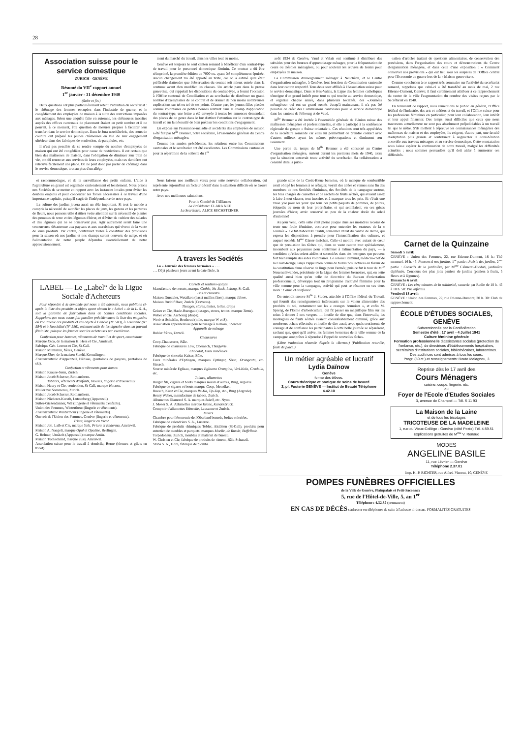28
Association suisse pour le service domestique
ZURICH - GENÈVE
Résumé du VII<sup>e</sup> rapport annuel
1<sup>er</sup> janvier - 31 décembre 1940
(Suite et fin.)
Deux questions ont plus particulièrement retenu l'attention du secrétariat : le chômage des femmes occupées dans l'industrie de guerre, et le congédiement des employées de maison à la suite des restrictions imposées aux ménages. Selon une enquête faite en automne, les chômeuses inscrites auprès des offices cantonaux de placement étaient en petit nombre et il ne pouvait, à ce moment, être question de mesures propres à faciliter leur transfert dans le service domestique. Dans le Jura neuchâtelois, des cours de couture ont préparé les jeunes chômeuses en vue de leur engagement ultérieur dans des fabriques de confection, de parapluies, etc.
Il n'est pas possible de se rendre compte du nombre d'employées de maison qui ont été congédiées pour cause de restrictions. Il est certain que bien des maîtresses de maison, dans l'obligation de diminuer leur train de vie, ont dû renoncer aux services de leurs employées, mais ces dernières ont retrouvé facilement une place. On ne peut donc pas parler de chômage dans le service domestique, tout au plus d'un allége-
ment du marché du travail, dans les villes tout au moins.
Genève est toujours le seul canton romand à bénéficier d'un contrat-type de travail pour le personnel domestique féminin. Ce contrat a dû être réimprimé, la première édition de 7000 ex. ayant été complètement épuisée. Aucun changement n'a été apporté au texte, car on a estimé qu'il était préférable d'attendre que l'observation du contrat soit mieux entrée dans la coutume avant d'en modifier les clauses. Un article paru dans la presse genevoise, qui rappelait les dispositions du contrat-type, a fourni l'occasion à l'Office cantonal de Conciliation et au secrétariat de distribuer un grand nombre d'exemplaires de ce contrat et de donner de non moins nombreuses explications sur tel ou tel de ses points. D'autre part, les jeunes filles placées comme volontaires ou petites bonnes rentrant dans le champ d'application du contrat-type, une lettre a été envoyée à toutes les annonces demandant des places de ce genre dans le but d'attirer l'attention sur le contrat-type de travail et sur la nécessité de bien préciser les conditions d'engagement.
Un exposé sur l'assurance-maladie et accidents des employées de maison a été fait par M<sup>lle</sup> Brenner, notre secrétaire, à l'assemblée générale du Centre d'organisation ménagère.
Comme les années précédentes, les relations entre les Commissions cantonales et le secrétariat ont été excellentes. Les Commissions cantonales pour la répartition de la collecte du 1<sup>er</sup>
août 1934 de Genève, Vaud et Valais ont continué à distribuer des subsides pour des bourses d'apprentissage ménager, pour la fréquentation de cours ou d'écoles ménagères, ou pour soutenir les œuvres de loisirs pour employées de maison.
La Commission d'enseignement ménager à Neuchâtel, et le Centre d'organisation ménagère, à Genève, font fonction de Commission cantonale dans leur canton respectif. Tous deux sont affiliés à l'Association suisse pour le service domestique. Dans le Bas-Valais, la Ligue des femmes catholiques témoigne d'un grand intérêt pour tout ce qui touche au service domestique, et organise chaque année, dans plusieurs localités, des «Journées ménagères» qui ont un grand succès. Jusqu'à maintenant, il n'a pas été possible de créer des Commissions cantonales pour le service domestique dans les cantons de Fribourg et de Vaud.
M<sup>lle</sup> Brenner a été invitée à l'assemblée générale de l'Union suisse des maîtresses ménagères et professionnelles, et elle a participé à la conférence régionale du groupe « Suisse orientale ». Ces réunions sont très appréciées de la secrétaire romande car elles lui permettent de prendre contact avec d'autres milieux ayant les mêmes préoccupations et diminuent son isolement.
Une partie du temps de M<sup>lle</sup> Brenner a été consacré au Centre d'organisation ménagère, surtout durant les premiers mois de 1940, alors que la situation entravait toute activité du secrétariat. Sa collaboration a consisté dans la publi-
cation d'articles traitant de questions alimentaires, de conservation des provisions, dans l'organisation des cours et démonstrations du Centre d'organisation ménagère, et dans celle d'une exposition : « Comment conserver nos provisions » qui eut lieu sous les auspices de l'Office central pour l'Economie de guerre lors de la « Maison genevoise ».
Comme conclusion à ce rapport très sommaire sur l'activité du secrétariat romand, rappelons que celui-ci a été transféré au mois de mai, 2 rue Etienne-Dumont, Genève; il faut certainement attribuer à ce rapprochement du centre de la ville l'augmentation du nombre des visites reçues par le Secrétariat en 1940.
En terminant ce rapport, nous remercions le public en général, l'Office fédéral de l'industrie, des arts et métiers et du travail, et l'Office suisse pour les professions féminines en particulier, pour leur collaboration, leur intérêt et leur appui financier. Des temps aussi difficiles que ceux que nous traversons actuellement ne sont pas absolument préjudiciables à un travail tel que le nôtre. S'ils mettent à l'épreuve les connaissances ménagères des maîtresses de maison et des employées, ils exigent, d'autre part, une faculté d'adaptation plus grande et contribuent à augmenter la considération accordée aux travaux ménagers et au service domestique. Cette constatation nous laisse espérer la continuation de notre travail, malgré les difficultés actuelles ; nous sommes persuadées qu'il doit aider à surmonter ces difficultés.
et raccommodages, et de la surveillance des petits enfants. L'aide à l'agriculture en grand est organisée cantonalement et localement. Nous prions nos Sociétés de se mettre en rapport avec les instances locales pour éviter les doubles emplois et pour concentrer les forces nécessaires à ce travail d'une importance capitale, puisqu'il s'agit de l'indépendance de notre pays.
La culture des jardins jouera aussi un rôle important. Si tout le monde a compris la nécessité de sacrifier les places de jeux, les gazons et les parterres de fleurs, nous pensons utile d'attirer votre attention sur la nécessité de planter des pommes de terre et des légumes d'hiver, et d'éviter de cultiver des salades et des légumes qui ne se conservent pas. Agir autrement serait faire une concurrence désastreuse aux paysans et aux maraîchers qui vivent de la vente de leurs produits. Par contre, contribuez toutes à constituer des provisions pour la saison où nos jardins et nos champs seront couverts de neige, et où l'alimentation de notre peuple dépendra essentiellement de notre approvisionnement.
Nous faisons nos meilleurs vœux pour cette nouvelle collaboration, qui représente aujourd'hui un facteur décisif dans la situation difficile où se trouve notre pays.
Avec nos meilleures salutations.
Pour le Comité de l'Alliance:
La Présidente: CLARA NEF.
La Secrétaire: ALICE RECHSTEINER.
A travers les Sociétés
La « Journée des femmes bernoises » . . .
. . . Déjà plusieurs jours avant la date fixée, la
LABEL — Le „Label“ de la Ligue Sociale d'Acheteurs
Pour répondre à la demande qui nous a été adressée, nous publions ci-après la liste des produits et objets ayant obtenu le « Label » de la L. S. A., soit la garantie de fabrication dans de bonnes conditions sociales. Rappelons que nous avons fait paraître précédemment la liste des magasins où l'on trouve ces produits et ces objets à Genève (N° 583), à Lausanne (N° 584) et à Neuchâtel (N° 586), estimant utile de les signaler dans un journal féministe, puisque les femmes sont les acheteuses par excellence.
Confection pour hommes, vêtements de travail et de sport, caoutchouc
Marque Esco, de la maison H. Hess et Cie, Amriswil.
Fabrique Geb. Lorenz et Cie, St-Gall.
Maison Muhlstein, frères, Genève.
Marque Elan, de la maison Staehl, Kreuzlingen.
Frauenzentrale d'Appenzell, Hérisau, (pantalons de garçons, pantalons de ski).
Confection et vêtements pour dames
Maison Krause-Senn, Zurich.
Maison Jacob Scherrer, Romanshorn.
Tabliers, vêtements d'enfants, blouses, lingerie et trousseaux
Maison Haury et Cie, confection, St-Gall, marque Hacosa.
Muller zur Sommerau, Zurich.
Maison Jacob Scherrer, Romanshorn.
Maison Niederer-Kurath, Lutzenberg (Appenzell)
Sutter-Giezendanner, Wil (lingerie et vêtements d'enfants).
Union des Femmes, Winterthour (lingerie et vêtements).
Frauenzentrale Winterthour (lingerie et vêtements).
Ouvroir de l'Union des Femmes, Genève (lingerie et vêtements).
Tricot, lingerie en tricot
Maison Joh. Laib et Cie, marque Yala, Priora et Enderma, Amriswil.
Maison A. Naegeli, marque Opal et Opaline, Berlingen.
G. Rohner, Urnäsch (Appenzell) marque Amila.
Maison Tuchschmid, marque Tusa, Amriswil.
Association suisse pour le travail à domicile, Berne (blouses et gilets en tricot).
Corsets et soutiens-gorges
Manufacture de corsets, marque Gothic, Nu-Back, Lelong, St-Gall.
Bas et cravates
Maison Dursteler, Wetzikon (bas à mailles fines), marque Idewe.
Maison Rudolf Baer, Zurich (Cravates).
Tissages, stores, tentes, toiles, draps
Geiser et Cie, Hasle-Ruesgau (tissages, stores, tentes, marque Tenta).
Weber et Cie, Aarbourg (draps).
Worb et Scheitlin, Berthoud (toile, marque W et S).
Association appenzelloise pour le tissage à la main, Speicher.
Appareils de ménage
Buhler frères, Utzwil.
Chaussures
Coop-Chaussures, Bâle.
Fabrique de chaussures Löw, Oberaach, Thurgovie.
Chocolat, Eaux minérales
Fabrique de chocolat Kaiser, Bâle.
Eaux minérales d'Eptingen, marques Eptinger, Sissa, Orangeata, etc. Sissach.
Source minérale Eglisau, marques Eglisana Orangina, Vivi-Kola, Gradella, etc.
Tabacs, allumettes
Burger fils, cigares et bouts marques Rössli et autres, Burg, Argovie.
Fabrique de cigares et bouts marque Coop, Menziken.
Ruesch, Kunz et Cie, marques Re-Ka, Tip-Top, etc., Burg (Argovie).
Henry Weber, manufacture de tabacs, Zurich.
Allumettes Diamond S. A. marques Soleil, etc. Nyon.
J. Moser S. A. Allumettes marque Krone, Kanderbruck.
Comptoir d'allumettes Etincelle, Lausanne et Zurich.
Divers
Chambre pour l'économie de l'Oberland bernois, boîtes coloriées.
Fabrique de calendriers S. A., Lucerne.
Fabrique de produits chimiques Tobler, Alstätten (St-Gall), produits pour entretien de meubles et parquets, marques Moelle, de Russie, Buffelbeiz.
Torpedohaus, Zurich, meubles et matériel de bureau.
W. Christen et Cie, fabrique de produits de ciment, Bâle-Schanzli.
Stoba S. A., Horn, fabrique de plombs.
grande salle de la Croix-Bleue bernoise, où le manque de combustible avait obligé les femmes à se réfugier, voyait des allées et venues sans fin des membres de nos Sociétés féminines, des Sociétés de la campagne surtout, les bras chargés de caissettes et de sachets de fruits séchés, qui avaient assez à faire à tout classer, tout inscrire, et à marquer tous les prix. Et c'était une vraie joie pour les yeux que tous ces petits paquets de pommes, de poires, étiquetés au nom de leur propriétaire, et qui semblaient, en ces grises journées d'hiver, avoir conservé un peu de la chaleur dorée du soleil d'automne!
Au jour venu, cette salle était pleine jusque dans ses moindres recoins de toute une foule féminine, accourue pour entendre les orateurs de la « Journée ». Ce fut d'abord M. Stahli, conseiller d'Etat du canton de Berne, qui exposa les dispositions à prendre pour l'intensification des cultures, et auquel succéda M<sup>me</sup> Glaser-Ineichen. Celle-ci montra avec autant de cœur que de persuasion les tâches qui, dans ce vaste canton tout spécialement, incombent aux paysannes pour contribuer à l'alimentation du pays, — à condition qu'elles soient aidées et secondées dans des besognes que peuvent fort bien remplir des aides volontaires. Le colonel Remund, médecin-chef de la Croix-Rouge, lança l'appel bien connu de toutes nos lectrices en faveur de la constitution d'une réserve de linge pour l'armée; puis ce fut le tour de M<sup>lle</sup> Neuenschwander, présidente de la Ligue des femmes bernoises, qui, en cette qualité aussi bien qu'en celle de directrice du Bureau d'orientation professionnelle, développa tout un programme d'activité féminine pour la ville comme pour la campagne, activité qui peut se résumer en ces deux mots : Calme et confiance.
On entendit encore M<sup>lle</sup> J. Studer, attachée à l'Office fédéral du Travail, qui fournit des renseignements intéressants sur la valeur alimentaire des produits du sol, notamment sur les « oranges bernoises », et enfin M. Spreng, de l'Ecole d'arboriculture, qui fit passer un magnifique film sur les soins à donner à nos vergers. — Inutile de dire que, dans l'intervalle, les montagnes de fruits séchés avaient considérablement diminué, grâce aux nombreux achats effectués; et inutile de dire aussi, avec quels sentiments de courage et de confiance les participantes à cette belle journée se séparèrent, sachant que, quoi qu'il arrive, les femmes bernoises de la ville comme de la campagne sont prêtes à répondre à l'appel de nouvelles tâches.
(Libre traduction résumée d'après la «Berna») (Publication retardée, faute de place.)
Un métier agréable et lucratif
Lydia Daïnow
Genève
forme des élèves.
Cours théorique et pratique de soins de beauté
2, pl. Fusterie GENÈVE — Institut de Beauté Téléphone 4.42.10
Carnet de la Quinzaine
Samedi 5 avril:
GENÈVE : Union des Femmes, 22, rue Etienne-Dumont, 16 h.: Thé mensuel. 16 h. 45: Pensons à nos jardins. 1<sup>re</sup> partie : Poésie des jardins, 2<sup>me</sup> partie : Conseils de la jardinière, par M<sup>me</sup> Clémenti-Diodati, jardinière diplômée. Concours des plus jolis paniers de jardins (paniers à fruits, à fleurs et à légumes).
Dimanche 6 avril:
GENÈVE : Les cinq minutes de la solidarité, causerie par Radio de 18 h. 45 à 18 h. 50: Pro Infirmis.
Vendredi 18 avril:
GENÈVE : Union des Femmes, 22, rue Etienne-Dumont, 20 h. 30: Club de rapprochement.
ÉCOLE D'ÉTUDES SOCIALES, GENÈVE
Subventionnée par la Confédération
Semestre d'été : 17 avril - 4 Juillet 1941
Culture féminine générale
Formation professionnelle d'assistantes sociales (protection de l'enfance, etc.), de directrices d'établissements hospitaliers, secrétaires d'institutions sociales, bibliothécaires, laborantines.
Des auditrices sont admises à tous les cours.
Progr. (50 ct.) et renseignements: Route Malagnou, 3
Reprise dès le 17 avril des
Cours Ménagers
cuisine, coupe, lingerie, etc.
au
Foyer de l'Ecole d'Etudes Sociales
3, avenue de Champel — Tél. 5 11 93
La Maison de la Laine
et de tous les tricotages
TRICOTEUSE DE LA MADELEINE
1, rue du Vieux-Collège - Genève (côté Poste) Tél. 4.59.51
Explications gratuites de M<sup>me</sup> V. Renaud
MODES
ANGELINE BASILE
11, rue Lévrier — Genève
Téléphone 2.37.01
Imp. H.-P. RICHTER, rue Alfred-Vincent, 10, GENÈVE
POMPES FUNÈBRES OFFICIELLES
de la Ville de Genève, Plainpalais et Petit-Saconnex
5, rue de l'Hôtel-de-Ville, 5, au 1<sup>er</sup>
Téléphone : 4.32.85 (permanent)
EN CAS DE DÉCÈS s'adresser ou téléphoner de suite à l'adresse ci-dessus. FORMALITÉS GRATUITES